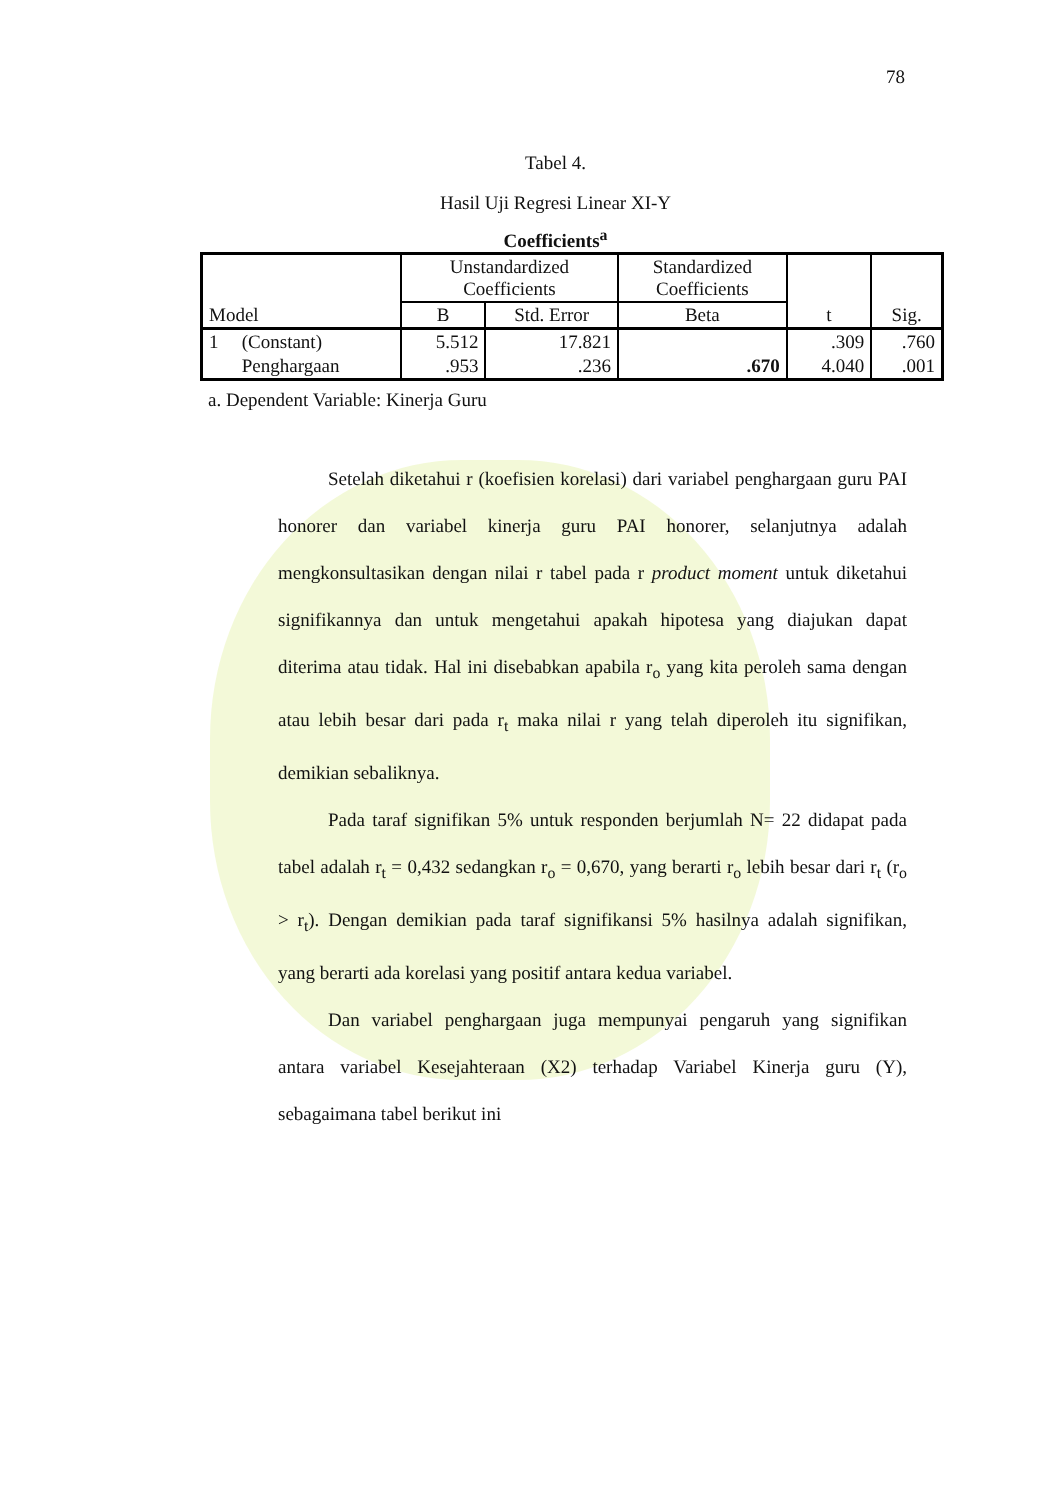78
Tabel 4.
Hasil Uji Regresi Linear XI-Y
Coefficients<sup>a</sup>
| Model | | Unstandardized Coefficients | | Standardized Coefficients | t | Sig. |
| --- | --- | --- | --- | --- | --- | --- |
| | | B | Std. Error | Beta | | |
| 1 | (Constant) | 5.512 | 17.821 | | .309 | .760 |
| | Penghargaan | .953 | .236 | .670 | 4.040 | .001 |
a. Dependent Variable: Kinerja Guru
Setelah diketahui r (koefisien korelasi) dari variabel penghargaan guru PAI honorer dan variabel kinerja guru PAI honorer, selanjutnya adalah mengkonsultasikan dengan nilai r tabel pada r product moment untuk diketahui signifikannya dan untuk mengetahui apakah hipotesa yang diajukan dapat diterima atau tidak. Hal ini disebabkan apabila r<sub>o</sub> yang kita peroleh sama dengan atau lebih besar dari pada r<sub>t</sub> maka nilai r yang telah diperoleh itu signifikan, demikian sebaliknya.
Pada taraf signifikan 5% untuk responden berjumlah N= 22 didapat pada tabel adalah r<sub>t</sub> = 0,432 sedangkan r<sub>o</sub> = 0,670, yang berarti r<sub>o</sub> lebih besar dari r<sub>t</sub> (r<sub>o</sub> > r<sub>t</sub>). Dengan demikian pada taraf signifikansi 5% hasilnya adalah signifikan, yang berarti ada korelasi yang positif antara kedua variabel.
Dan variabel penghargaan juga mempunyai pengaruh yang signifikan antara variabel Kesejahteraan (X2) terhadap Variabel Kinerja guru (Y), sebagaimana tabel berikut ini